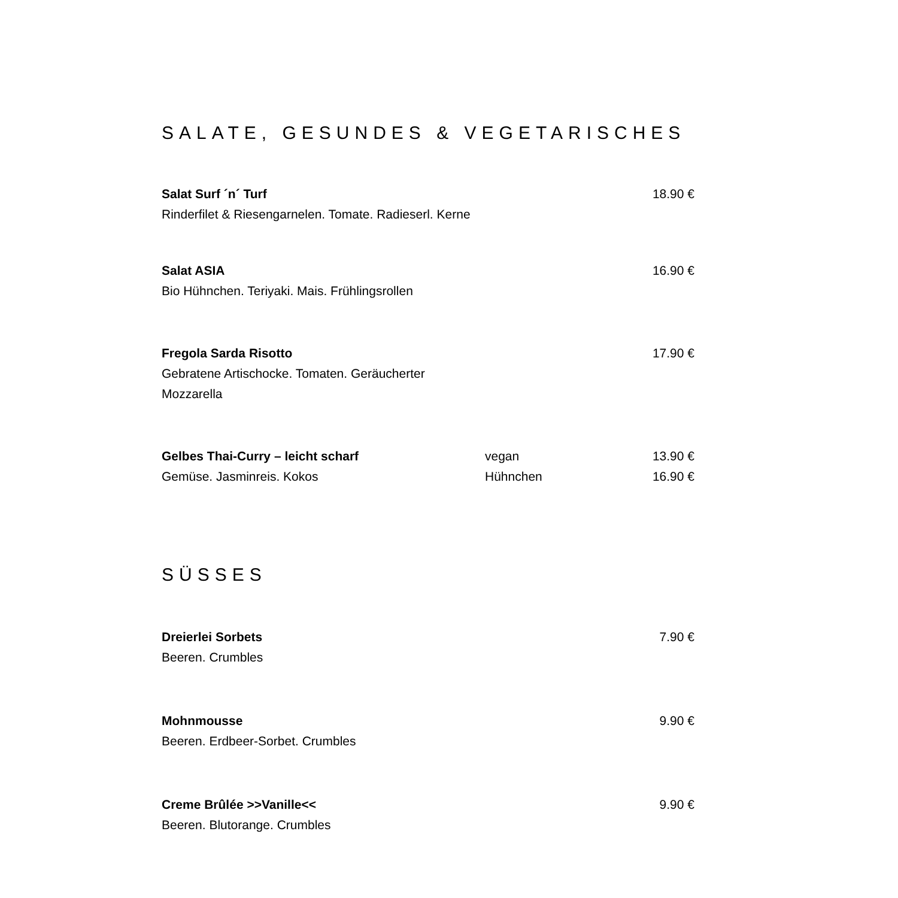SALATE, GESUNDES & VEGETARISCHES
Salat Surf ´n´ Turf
Rinderfilet & Riesengarnelen. Tomate. Radieserl. Kerne
18.90 €
Salat ASIA
Bio Hühnchen. Teriyaki. Mais. Frühlingsrollen
16.90 €
Fregola Sarda Risotto
Gebratene Artischocke. Tomaten. Geräucherter Mozzarella
17.90 €
Gelbes Thai-Curry – leicht scharf
Gemüse. Jasminreis. Kokos
vegan
Hühnchen
13.90 €
16.90 €
SÜSSES
Dreierlei Sorbets
Beeren. Crumbles
7.90 €
Mohnmousse
Beeren. Erdbeer-Sorbet. Crumbles
9.90 €
Creme Brûlée >>Vanille<<
Beeren. Blutorange. Crumbles
9.90 €